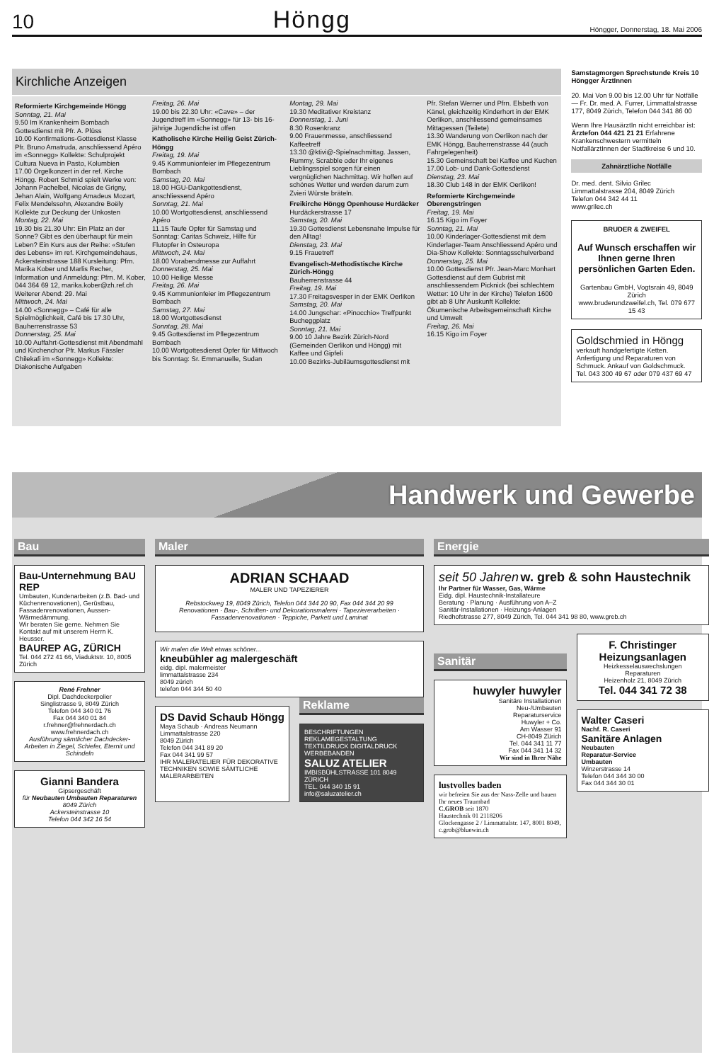10 Höngg Höngger, Donnerstag, 18. Mai 2006
Kirchliche Anzeigen
Reformierte Kirchgemeinde Höngg
Sonntag, 21. Mai
9.50 Im Krankenheim Bombach Gottesdienst mit Pfr. A. Plüss
10.00 Konfirmations-Gottesdienst Klasse Pfr. Bruno Amatruda, anschliessend Apéro im «Sonnegg» Kollekte: Schulprojekt Cultura Nueva in Pasto, Kolumbien
17.00 Orgelkonzert in der ref. Kirche Höngg. Robert Schmid spielt Werke von: Johann Pachelbel, Nicolas de Grigny, Jehan Alain, Wolfgang Amadeus Mozart, Felix Mendelssohn, Alexandre Boëly Kollekte zur Deckung der Unkosten
Montag, 22. Mai
19.30 bis 21.30 Uhr: Ein Platz an der Sonne? Gibt es den überhaupt für mein Leben? Ein Kurs aus der Reihe: «Stufen des Lebens» im ref. Kirchgemeindehaus, Ackersteinstrasse 188 Kursleitung: Pfrn. Marika Kober und Marlis Recher, Information und Anmeldung: Pfrn. M. Kober, 044 364 69 12, marika.kober@zh.ref.ch Weiterer Abend: 29. Mai
Mittwoch, 24. Mai
14.00 «Sonnegg» – Café für alle Spielmöglichkeit, Café bis 17.30 Uhr, Bauherrenstrasse 53
Donnerstag, 25. Mai
10.00 Auffahrt-Gottesdienst mit Abendmahl und Kirchenchor Pfr. Markus Fässler Chilekafi im «Sonnegg» Kollekte: Diakonische Aufgaben
Freitag, 26. Mai
19.00 bis 22.30 Uhr: «Cave» – der Jugendtreff im «Sonnegg» für 13- bis 16-jährige Jugendliche ist offen
Katholische Kirche Heilig Geist Zürich-Höngg
Freitag, 19. Mai
9.45 Kommunionfeier im Pflegezentrum Bombach
Samstag, 20. Mai
18.00 HGU-Dankgottesdienst, anschliessend Apéro
Sonntag, 21. Mai
10.00 Wortgottesdienst, anschliessend Apéro
11.15 Taufe Opfer für Samstag und Sonntag: Caritas Schweiz, Hilfe für Flutopfer in Osteuropa
Mittwoch, 24. Mai
18.00 Vorabendmesse zur Auffahrt
Donnerstag, 25. Mai
10.00 Heilige Messe
Freitag, 26. Mai
9.45 Kommunionfeier im Pflegezentrum Bombach
Samstag, 27. Mai
18.00 Wortgottesdienst
Sonntag, 28. Mai
9.45 Gottesdienst im Pflegezentrum Bombach
10.00 Wortgottesdienst Opfer für Mittwoch bis Sonntag: Sr. Emmanuelle, Sudan
Montag, 29. Mai
19.30 Meditativer Kreistanz
Donnerstag, 1. Juni
8.30 Rosenkranz
9.00 Frauenmesse, anschliessend Kaffeetreff
13.30 @ktivi@-Spielnachmittag. Jassen, Rummy, Scrabble oder Ihr eigenes Lieblingsspiel sorgen für einen vergnüglichen Nachmittag. Wir hoffen auf schönes Wetter und werden darum zum Zvieri Würste bräteln.
Freikirche Höngg Openhouse Hurdäcker
Hurdäckerstrasse 17
Samstag, 20. Mai
19.30 Gottesdienst Lebensnahe Impulse für den Alltag!
Dienstag, 23. Mai
9.15 Frauetreff
Evangelisch-Methodistische Kirche Zürich-Höngg
Bauherrenstrasse 44
Freitag, 19. Mai
17.30 Freitagsvesper in der EMK Oerlikon
Samstag, 20. Mai
14.00 Jungschar: «Pinocchio» Treffpunkt Bucheggplatz
Sonntag, 21. Mai
9.00 10 Jahre Bezirk Zürich-Nord (Gemeinden Oerlikon und Höngg) mit Kaffee und Gipfeli
10.00 Bezirks-Jubiläumsgottesdienst mit
Pfr. Stefan Werner und Pfrn. Elsbeth von Känel, gleichzeitig Kinderhort in der EMK Oerlikon, anschliessend gemeinsames Mittagessen (Teilete)
13.30 Wanderung von Oerlikon nach der EMK Höngg, Bauherrenstrasse 44 (auch Fahrgelegenheit)
15.30 Gemeinschaft bei Kaffee und Kuchen
17.00 Lob- und Dank-Gottesdienst
Dienstag, 23. Mai
18.30 Club 148 in der EMK Oerlikon!
Reformierte Kirchgemeinde Oberengstringen
Freitag, 19. Mai
16.15 Kigo im Foyer
Sonntag, 21. Mai
10.00 Kinderlager-Gottesdienst mit dem Kinderlager-Team Anschliessend Apéro und Dia-Show Kollekte: Sonntagsschulverband
Donnerstag, 25. Mai
10.00 Gottesdienst Pfr. Jean-Marc Monhart Gottesdienst auf dem Gubrist mit anschliessendem Picknick (bei schlechtem Wetter: 10 Uhr in der Kirche) Telefon 1600 gibt ab 8 Uhr Auskunft Kollekte: Ökumenische Arbeitsgemeinschaft Kirche und Umwelt
Freitag, 26. Mai
16.15 Kigo im Foyer
Samstagmorgen Sprechstunde Kreis 10 Höngger ÄrztInnen
20. Mai Von 9.00 bis 12.00 Uhr für Notfälle — Fr. Dr. med. A. Furrer, Limmattalstrasse 177, 8049 Zürich, Telefon 044 341 86 00
Wenn Ihre HausärztIn nicht erreichbar ist: Ärztefon 044 421 21 21 Erfahrene Krankenschwestern vermitteln NotfallärztInnen der Stadtkreise 6 und 10.
Zahnärztliche Notfälle
Dr. med. dent. Silvio Grilec
Limmattalstrasse 204, 8049 Zürich
Telefon 044 342 44 11
www.grilec.ch
BRUDER & ZWEIFEL
Auf Wunsch erschaffen wir Ihnen gerne Ihren persönlichen Garten Eden.
Gartenbau GmbH, Vogtsrain 49, 8049 Zürich
www.bruderundzweifel.ch, Tel. 079 677 15 43
Goldschmied in Höngg
verkauft handgefertigte Ketten. Anfertigung und Reparaturen von Schmuck. Ankauf von Goldschmuck.
Tel. 043 300 49 67 oder 079 437 69 47
Handwerk und Gewerbe
Bau
Bau-Unternehmung BAU REP
Umbauten, Kundenarbeiten (z.B. Bad- und Küchenrenovationen), Gerüstbau, Fassadenrenovationen, Aussen-Wärmedämmung.
Wir beraten Sie gerne. Nehmen Sie Kontakt auf mit unserem Herrn K. Heusser.
BAUREP AG, ZÜRICH
Tel. 044 272 41 66, Viaduktstr. 10, 8005 Zürich
René Frehner
Dipl. Dachdeckerpolier
Singlistrasse 9, 8049 Zürich
Telefon 044 340 01 76
Fax 044 340 01 84
r.frehner@frehnerdach.ch
www.frehnerdach.ch
Ausführung sämtlicher Dachdecker-Arbeiten in Ziegel, Schiefer, Eternit und Schindeln
Gianni Bandera
Gipsergeschäft
für Neubauten Umbauten Reparaturen
8049 Zürich
Ackersteinstrasse 10
Telefon 044 342 16 54
Maler
ADRIAN SCHAAD
MALER UND TAPEZIERER
Rebstockweg 19, 8049 Zürich, Telefon 044 344 20 90, Fax 044 344 20 99
Renovationen · Bau-, Schriften- und Dekorationsmalerei · Tapeziererarbeiten · Fassadenrenovationen · Teppiche, Parkett und Laminat
Wir malen die Welt etwas schöner...
kneubühler ag malergeschäft
eidg. dipl. malermeister
limmattalstrasse 234
8049 zürich
telefon 044 344 50 40
DS David Schaub Höngg
Maya Schaub · Andreas Neumann
Limmattalstrasse 220
8049 Zürich
Telefon 044 341 89 20
Fax 044 341 99 57
IHR MALERATELIER FÜR DEKORATIVE TECHNIKEN SOWIE SÄMTLICHE MALERARBEITEN
Reklame
BESCHRIFTUNGEN REKLAMEGESTALTUNG TEXTILDRUCK DIGITALDRUCK WERBEBANDEN
SALUZ ATELIER
IMBISBÜHLSTRASSE 101 8049 ZÜRICH
TEL. 044 340 15 91 info@saluzatelier.ch
Energie
seit 50 Jahren w. greb & sohn Haustechnik
Ihr Partner für Wasser, Gas, Wärme
Eidg. dipl. Haustechnik-Installateure
Beratung · Planung · Ausführung von A–Z
Sanitär-Installationen · Heizungs-Anlagen
Riedhofstrasse 277, 8049 Zürich, Tel. 044 341 98 80, www.greb.ch
Sanitär
huwyler huwyler
Sanitäre Installationen
Neu-/Umbauten
Reparaturservice
Huwyler + Co.
Am Wasser 91
CH-8049 Zürich
Tel. 044 341 11 77
Fax 044 341 14 32
Wir sind in Ihrer Nähe
lustvolles baden
wir befreien Sie aus der Nass-Zelle und bauen Ihr neues Traumbad
C.GROB seit 1870
Haustechnik 01 2118206
Glockengasse 2 / Limmattalstr. 147, 8001 8049, c.grob@bluewin.ch
F. Christinger Heizungsanlagen
Heizkesselauswechslungen
Reparaturen
Heizenholz 21, 8049 Zürich
Tel. 044 341 72 38
Walter Caseri
Nachf. R. Caseri
Sanitäre Anlagen
Neubauten
Reparatur-Service
Umbauten
Winzerstrasse 14
Telefon 044 344 30 00
Fax 044 344 30 01